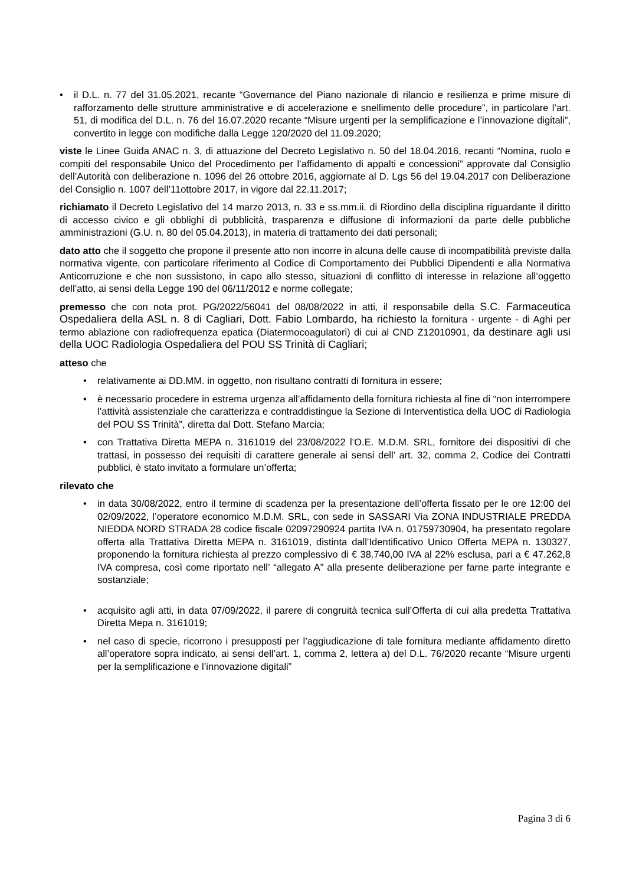• il D.L. n. 77 del 31.05.2021, recante “Governance del Piano nazionale di rilancio e resilienza e prime misure di rafforzamento delle strutture amministrative e di accelerazione e snellimento delle procedure”, in particolare l’art. 51, di modifica del D.L. n. 76 del 16.07.2020 recante “Misure urgenti per la semplificazione e l’innovazione digitali”, convertito in legge con modifiche dalla Legge 120/2020 del 11.09.2020;
viste le Linee Guida ANAC n. 3, di attuazione del Decreto Legislativo n. 50 del 18.04.2016, recanti “Nomina, ruolo e compiti del responsabile Unico del Procedimento per l’affidamento di appalti e concessioni” approvate dal Consiglio dell’Autorità con deliberazione n. 1096 del 26 ottobre 2016, aggiornate al D. Lgs 56 del 19.04.2017 con Deliberazione del Consiglio n. 1007 dell’11ottobre 2017, in vigore dal 22.11.2017;
richiamato il Decreto Legislativo del 14 marzo 2013, n. 33 e ss.mm.ii. di Riordino della disciplina riguardante il diritto di accesso civico e gli obblighi di pubblicità, trasparenza e diffusione di informazioni da parte delle pubbliche amministrazioni (G.U. n. 80 del 05.04.2013), in materia di trattamento dei dati personali;
dato atto che il soggetto che propone il presente atto non incorre in alcuna delle cause di incompatibilità previste dalla normativa vigente, con particolare riferimento al Codice di Comportamento dei Pubblici Dipendenti e alla Normativa Anticorruzione e che non sussistono, in capo allo stesso, situazioni di conflitto di interesse in relazione all’oggetto dell’atto, ai sensi della Legge 190 del 06/11/2012 e norme collegate;
premesso che con nota prot. PG/2022/56041 del 08/08/2022 in atti, il responsabile della S.C. Farmaceutica Ospedaliera della ASL n. 8 di Cagliari, Dott. Fabio Lombardo, ha richiesto la fornitura - urgente - di Aghi per termo ablazione con radiofrequenza epatica (Diatermocoagulatori) di cui al CND Z12010901, da destinare agli usi della UOC Radiologia Ospedaliera del POU SS Trinità di Cagliari;
atteso che
• relativamente ai DD.MM. in oggetto, non risultano contratti di fornitura in essere;
• è necessario procedere in estrema urgenza all’affidamento della fornitura richiesta al fine di “non interrompere l’attività assistenziale che caratterizza e contraddistingue la Sezione di Interventistica della UOC di Radiologia del POU SS Trinità”, diretta dal Dott. Stefano Marcia;
• con Trattativa Diretta MEPA n. 3161019 del 23/08/2022 l’O.E. M.D.M. SRL, fornitore dei dispositivi di che trattasi, in possesso dei requisiti di carattere generale ai sensi dell’ art. 32, comma 2, Codice dei Contratti pubblici, è stato invitato a formulare un’offerta;
rilevato che
• in data 30/08/2022, entro il termine di scadenza per la presentazione dell’offerta fissato per le ore 12:00 del 02/09/2022, l’operatore economico M.D.M. SRL, con sede in SASSARI Via ZONA INDUSTRIALE PREDDA NIEDDA NORD STRADA 28 codice fiscale 02097290924 partita IVA n. 01759730904, ha presentato regolare offerta alla Trattativa Diretta MEPA n. 3161019, distinta dall’Identificativo Unico Offerta MEPA n. 130327, proponendo la fornitura richiesta al prezzo complessivo di € 38.740,00 IVA al 22% esclusa, pari a € 47.262,8 IVA compresa, così come riportato nell’ “allegato A” alla presente deliberazione per farne parte integrante e sostanziale;
• acquisito agli atti, in data 07/09/2022, il parere di congruità tecnica sull’Offerta di cui alla predetta Trattativa Diretta Mepa n. 3161019;
• nel caso di specie, ricorrono i presupposti per l’aggiudicazione di tale fornitura mediante affidamento diretto all’operatore sopra indicato, ai sensi dell’art. 1, comma 2, lettera a) del D.L. 76/2020 recante “Misure urgenti per la semplificazione e l’innovazione digitali”
Pagina 3 di 6